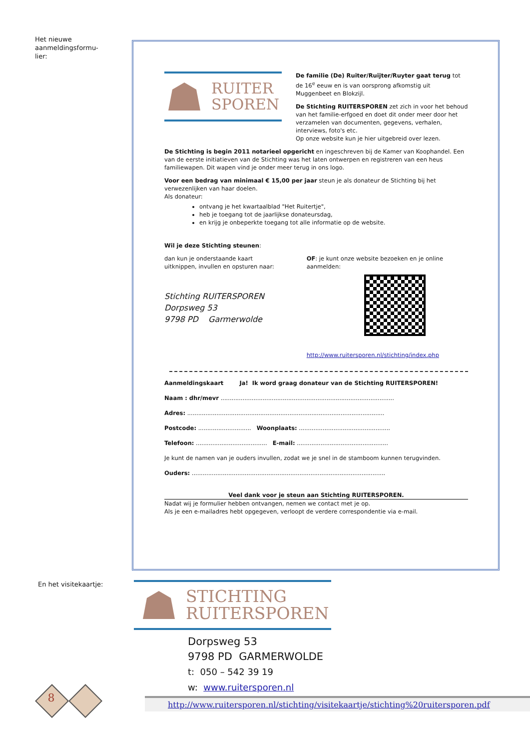Het nieuwe
aanmeldingsformu-
lier:
RUITER
SPOREN
De familie (De) Ruiter/Ruijter/Ruyter gaat terug tot de 16<sup>e</sup> eeuw en is van oorsprong afkomstig uit Muggenbeet en Blokzijl.
De Stichting RUITERSPOREN zet zich in voor het behoud van het familie-erfgoed en doet dit onder meer door het verzamelen van documenten, gegevens, verhalen, interviews, foto's etc.
Op onze website kun je hier uitgebreid over lezen.
De Stichting is begin 2011 notarieel opgericht en ingeschreven bij de Kamer van Koophandel. Een van de eerste initiatieven van de Stichting was het laten ontwerpen en registreren van een heus familiewapen. Dit wapen vind je onder meer terug in ons logo.
Voor een bedrag van minimaal € 15,00 per jaar steun je als donateur de Stichting bij het verwezenlijken van haar doelen.
Als donateur:
ontvang je het kwartaalblad "Het Ruitertje",
heb je toegang tot de jaarlijkse donateursdag,
en krijg je onbeperkte toegang tot alle informatie op de website.
Wil je deze Stichting steunen:
dan kun je onderstaande kaart uitknippen, invullen en opsturen naar:
Stichting RUITERSPOREN
Dorpsweg 53
9798 PD Garmerwolde
OF: je kunt onze website bezoeken en je online aanmelden:
http://www.ruitersporen.nl/stichting/index.php
Aanmeldingskaart Ja! Ik word graag donateur van de Stichting RUITERSPOREN!
Naam : dhr/mevr ...............................................................................................
Adres: ............................................................................................................
Postcode: ............................. Woonplaats: ..................................................
Telefoon: ....................................... E-mail: ..................................................
Je kunt de namen van je ouders invullen, zodat we je snel in de stamboom kunnen terugvinden.
Ouders: ..........................................................................................................
Veel dank voor je steun aan Stichting RUITERSPOREN.
Nadat wij je formulier hebben ontvangen, nemen we contact met je op.
Als je een e-mailadres hebt opgegeven, verloopt de verdere correspondentie via e-mail.
En het visitekaartje:
STICHTING
RUITERSPOREN
Dorpsweg 53
9798 PD GARMERWOLDE
t: 050 – 542 39 19
w: www.ruitersporen.nl
8
http://www.ruitersporen.nl/stichting/visitekaartje/stichting%20ruitersporen.pdf